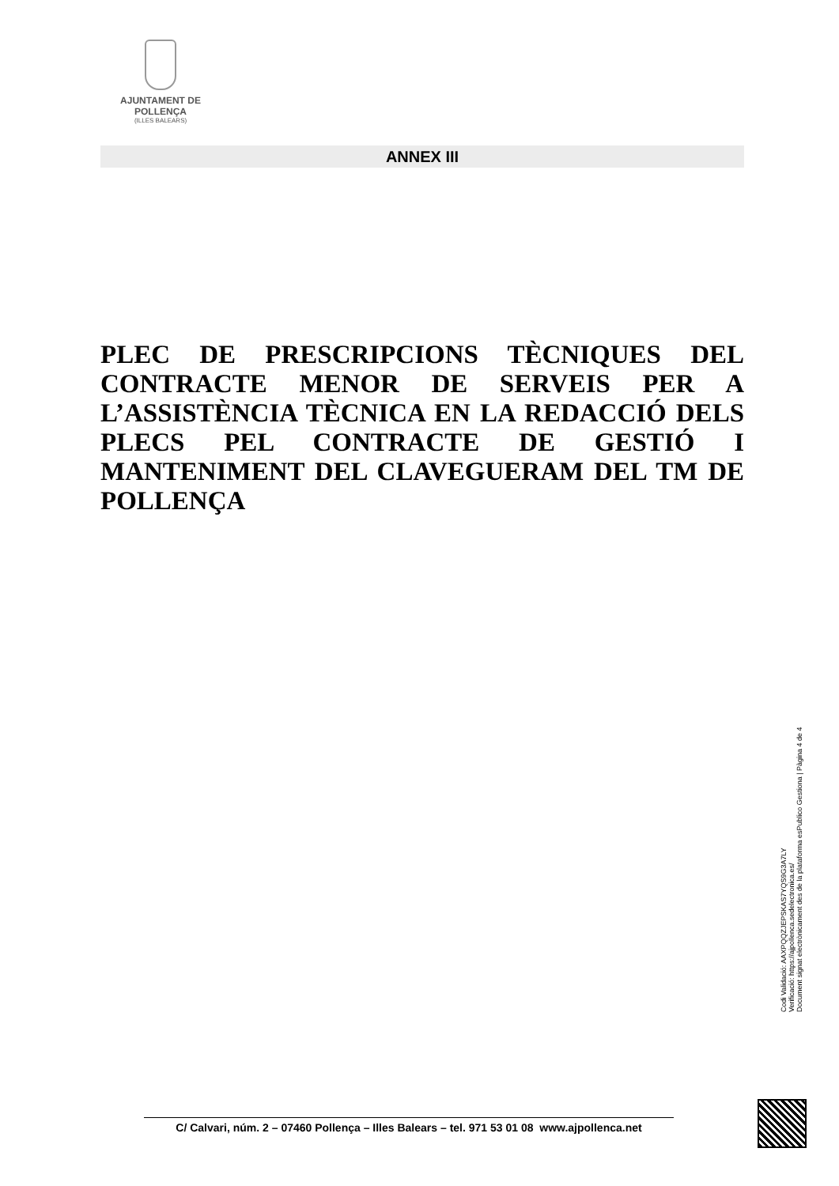AJUNTAMENT DE POLLENÇA
(ILLES BALEARS)
ANNEX III
PLEC DE PRESCRIPCIONS TÈCNIQUES DEL CONTRACTE MENOR DE SERVEIS PER A L’ASSISTÈNCIA TÈCNICA EN LA REDACCIÓ DELS PLECS PEL CONTRACTE DE GESTIÓ I MANTENIMENT DEL CLAVEGUERAM DEL TM DE POLLENÇA
Codi Validació: AAXPQQZJEPSKAS7YQS9G3A7LY
Verificació: https://ajpollenca.sedelectronica.es/
Document signat electrònicament des de la plataforma esPublico Gestiona | Pàgina 4 de 4
C/ Calvari, núm. 2 – 07460 Pollença – Illes Balears – tel. 971 53 01 08 www.ajpollenca.net